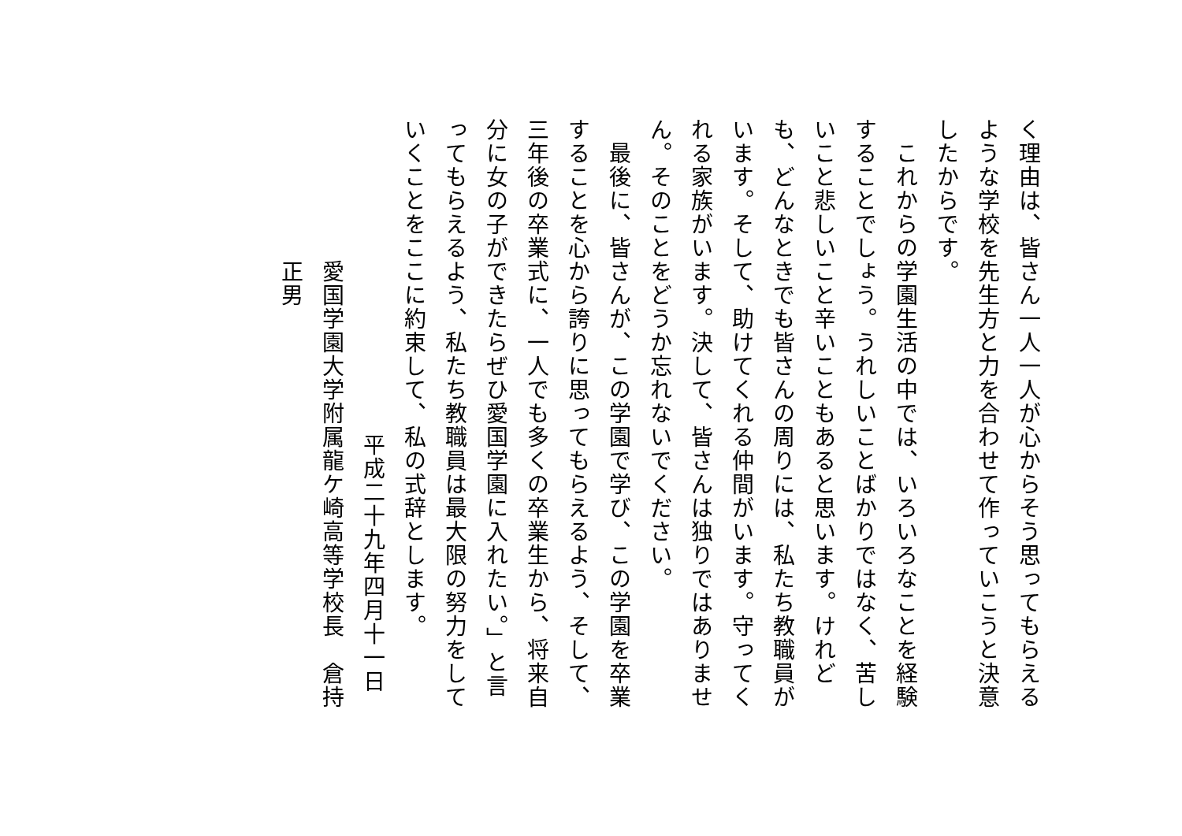く理由は、皆さん一人一人が心からそう思ってもらえるような学校を先生方と力を合わせて作っていこうと決意したからです。
　これからの学園生活の中では、いろいろなことを経験することでしょう。うれしいことばかりではなく、苦しいこと悲しいこと辛いこともあると思います。けれども、どんなときでも皆さんの周りには、私たち教職員がいます。そして、助けてくれる仲間がいます。守ってくれる家族がいます。決して、皆さんは独りではありません。そのことをどうか忘れないでください。
　最後に、皆さんが、この学園で学び、この学園を卒業することを心から誇りに思ってもらえるよう、そして、三年後の卒業式に、一人でも多くの卒業生から、将来自分に女の子ができたらぜひ愛国学園に入れたい。」と言ってもらえるよう、私たち教職員は最大限の努力をしていくことをここに約束して、私の式辞とします。
平成二十九年四月十一日
愛国学園大学附属龍ケ崎高等学校長　倉持正男